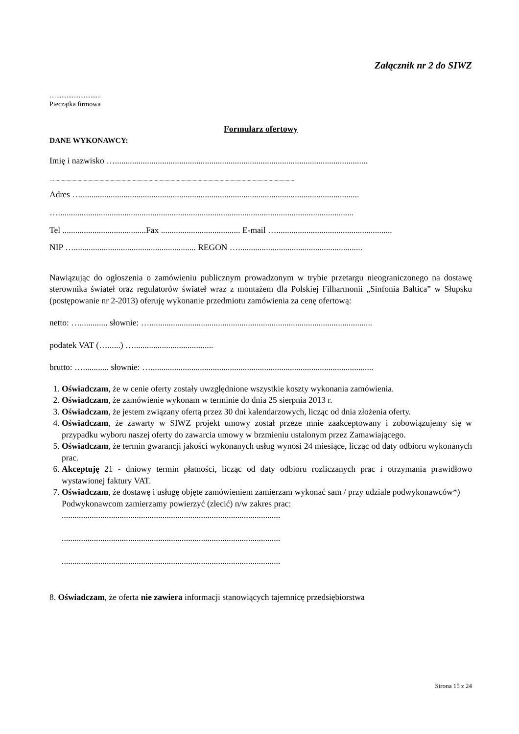Załącznik nr 2 do SIWZ
…..........................
Pieczątka firmowa
Formularz ofertowy
DANE WYKONAWCY:
Imię i nazwisko …......................................................................................................................
…....................................................................................................................................................................................................
Adres …..................................................................................................................................
…..........................................................................................................................................
Tel .......................................Fax ..................................... E-mail …......................................................
NIP …......................................................... REGON …..........................................................
Nawiązując do ogłoszenia o zamówieniu publicznym prowadzonym w trybie przetargu nieograniczonego na dostawę sterownika świateł oraz regulatorów świateł wraz z montażem dla Polskiej Filharmonii „Sinfonia Baltica” w Słupsku (postępowanie nr 2-2013) oferuję wykonanie przedmiotu zamówienia za cenę ofertową:
netto: …............. słownie: …........................................................................................................
podatek VAT (…......) ….....................................
brutto: …............ słownie: …........................................................................................................
1. Oświadczam, że w cenie oferty zostały uwzględnione wszystkie koszty wykonania zamówienia.
2. Oświadczam, że zamówienie wykonam w terminie do dnia 25 sierpnia 2013 r.
3. Oświadczam, że jestem związany ofertą przez 30 dni kalendarzowych, licząc od dnia złożenia oferty.
4. Oświadczam, że zawarty w SIWZ projekt umowy został przeze mnie zaakceptowany i zobowiązujemy się w przypadku wyboru naszej oferty do zawarcia umowy w brzmieniu ustalonym przez Zamawiającego.
5. Oświadczam, że termin gwarancji jakości wykonanych usług wynosi 24 miesiące, licząc od daty odbioru wykonanych prac.
6. Akceptuję 21 - dniowy termin płatności, licząc od daty odbioru rozliczanych prac i otrzymania prawidłowo wystawionej faktury VAT.
7. Oświadczam, że dostawę i usługę objęte zamówieniem zamierzam wykonać sam / przy udziale podwykonawców*)
Podwykonawcom zamierzamy powierzyć (zlecić) n/w zakres prac:
......................................................................................................
......................................................................................................
......................................................................................................
8. Oświadczam, że oferta nie zawiera informacji stanowiących tajemnicę przedsiębiorstwa
Strona 15 z 24